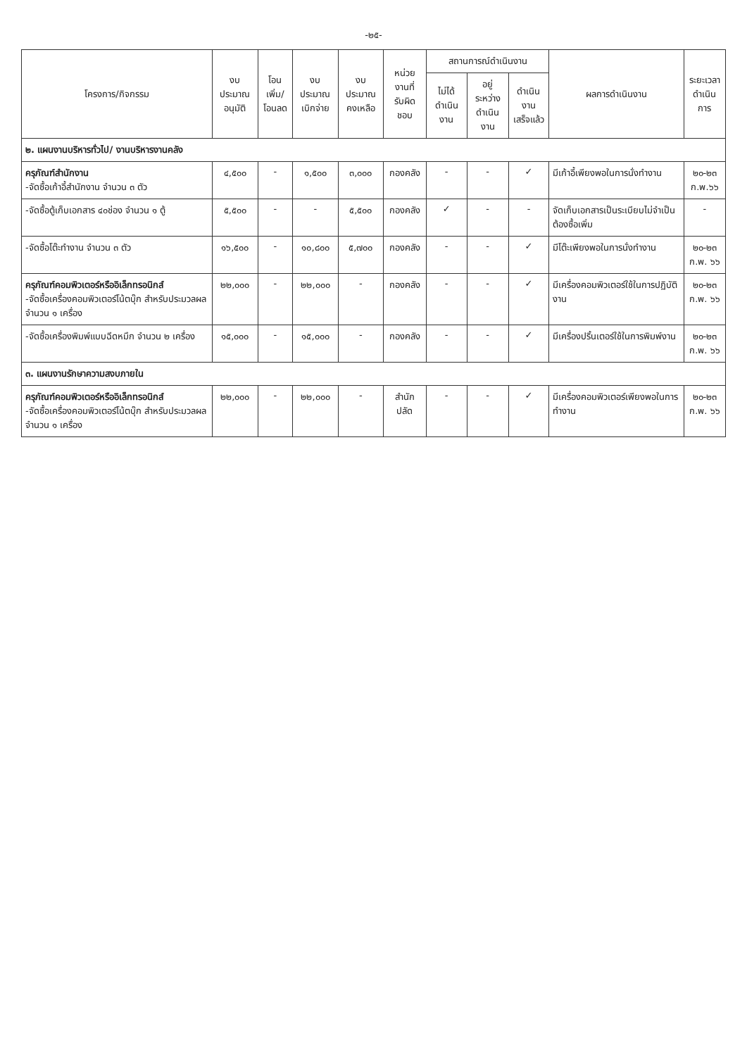-๒๕-
| โครงการ/กิจกรรม | งบประมาณ อนุมัติ | โอนเพิ่ม/ โอนลด | งบประมาณ เบิกจ่าย | งบประมาณ คงเหลือ | หน่วยงานที่ รับผิดชอบ | สถานการณ์ดำเนินงาน | | | ผลการดำเนินงาน | ระยะเวลา ดำเนินการ |
| --- | --- | --- | --- | --- | --- | --- | --- | --- | --- | --- |
| | | | | | | ไม่ได้ ดำเนินงาน | อยู่ระหว่าง ดำเนินงาน | ดำเนินงาน เสร็จแล้ว | | |
| ๒. แผนงานบริหารทั่วไป/ งานบริหารงานคลัง | | | | | | | | | | |
| ครุภัณฑ์สำนักงาน -จัดซื้อเก้าอี้สำนักงาน จำนวน ๓ ตัว | ๔,๕๐๐ | - | ๑,๕๐๐ | ๓,๐๐๐ | กองคลัง | - | - | ✓ | มีเก้าอี้เพียงพอในการนั่งทำงาน | ๒๐-๒๓ ก.พ.๖๖ |
| -จัดซื้อตู้เก็บเอกสาร ๔๐ช่อง จำนวน ๑ ตู้ | ๕,๕๐๐ | - | - | ๕,๕๐๐ | กองคลัง | ✓ | - | - | จัดเก็บเอกสารเป็นระเบียบไม่จำเป็นต้องซื้อเพิ่ม | - |
| -จัดซื้อโต๊ะทำงาน จำนวน ๓ ตัว | ๑๖,๕๐๐ | - | ๑๐,๘๐๐ | ๕,๗๐๐ | กองคลัง | - | - | ✓ | มีโต๊ะเพียงพอในการนั่งทำงาน | ๒๐-๒๓ ก.พ. ๖๖ |
| ครุภัณฑ์คอมพิวเตอร์หรืออิเล็กทรอนิกส์ -จัดซื้อเครื่องคอมพิวเตอร์โน้ตบุ๊ก สำหรับประมวลผล จำนวน ๑ เครื่อง | ๒๒,๐๐๐ | - | ๒๒,๐๐๐ | - | กองคลัง | - | - | ✓ | มีเครื่องคอมพิวเตอร์ใช้ในการปฏิบัติงาน | ๒๐-๒๓ ก.พ. ๖๖ |
| -จัดซื้อเครื่องพิมพ์แบบฉีดหมึก จำนวน ๒ เครื่อง | ๑๕,๐๐๐ | - | ๑๕,๐๐๐ | - | กองคลัง | - | - | ✓ | มีเครื่องปริ้นเตอร์ใช้ในการพิมพ์งาน | ๒๐-๒๓ ก.พ. ๖๖ |
| ๓. แผนงานรักษาความสงบภายใน | | | | | | | | | | |
| ครุภัณฑ์คอมพิวเตอร์หรืออิเล็กทรอนิกส์ -จัดซื้อเครื่องคอมพิวเตอร์โน้ตบุ๊ก สำหรับประมวลผล จำนวน ๑ เครื่อง | ๒๒,๐๐๐ | - | ๒๒,๐๐๐ | - | สำนักปลัด | - | - | ✓ | มีเครื่องคอมพิวเตอร์เพียงพอในการทำงาน | ๒๐-๒๓ ก.พ. ๖๖ |